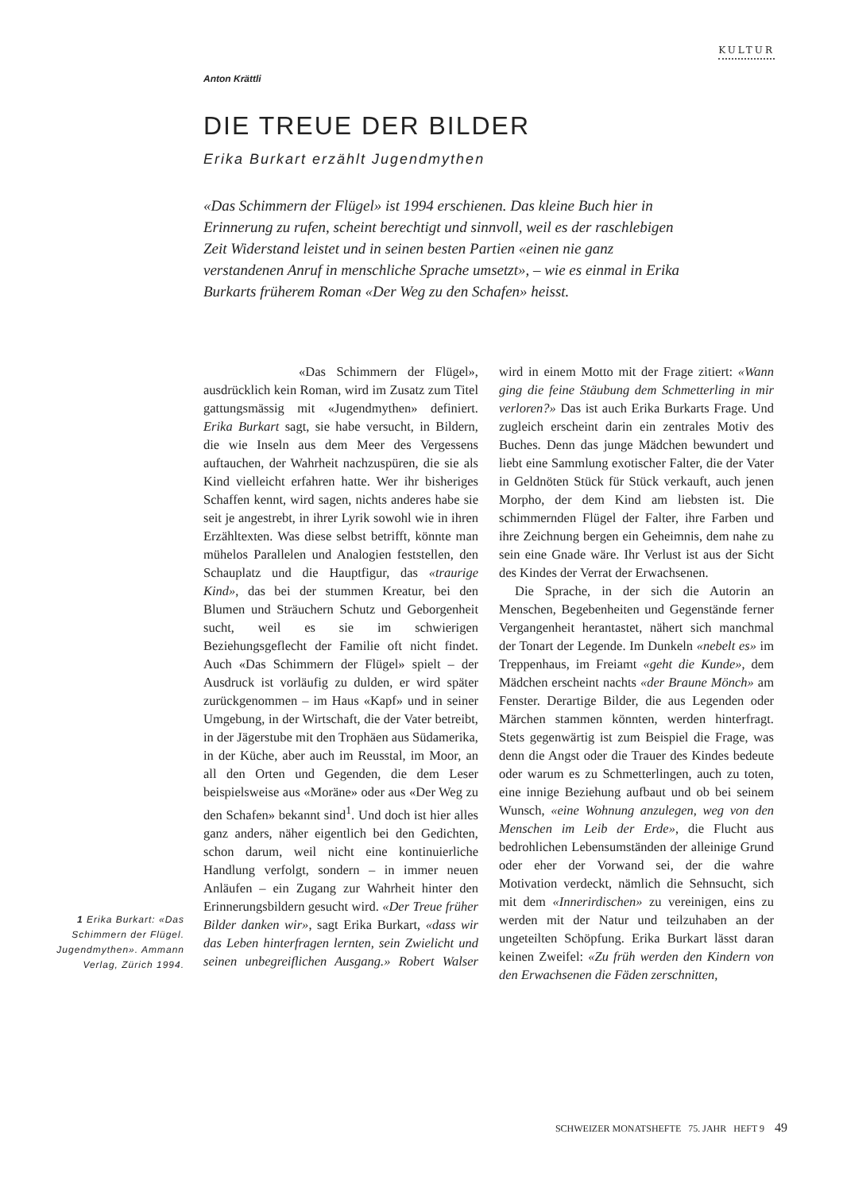KULTUR
Anton Krättli
DIE TREUE DER BILDER
Erika Burkart erzählt Jugendmythen
«Das Schimmern der Flügel» ist 1994 erschienen. Das kleine Buch hier in Erinnerung zu rufen, scheint berechtigt und sinnvoll, weil es der raschlebigen Zeit Widerstand leistet und in seinen besten Partien «einen nie ganz verstandenen Anruf in menschliche Sprache umsetzt», – wie es einmal in Erika Burkarts früherem Roman «Der Weg zu den Schafen» heisst.
«Das Schimmern der Flügel», ausdrücklich kein Roman, wird im Zusatz zum Titel gattungsmässig mit «Jugendmythen» definiert. Erika Burkart sagt, sie habe versucht, in Bildern, die wie Inseln aus dem Meer des Vergessens auftauchen, der Wahrheit nachzuspüren, die sie als Kind vielleicht erfahren hatte. Wer ihr bisheriges Schaffen kennt, wird sagen, nichts anderes habe sie seit je angestrebt, in ihrer Lyrik sowohl wie in ihren Erzähltexten. Was diese selbst betrifft, könnte man mühelos Parallelen und Analogien feststellen, den Schauplatz und die Hauptfigur, das «traurige Kind», das bei der stummen Kreatur, bei den Blumen und Sträuchern Schutz und Geborgenheit sucht, weil es sie im schwierigen Beziehungsgeflecht der Familie oft nicht findet. Auch «Das Schimmern der Flügel» spielt – der Ausdruck ist vorläufig zu dulden, er wird später zurückgenommen – im Haus «Kapf» und in seiner Umgebung, in der Wirtschaft, die der Vater betreibt, in der Jägerstube mit den Trophäen aus Südamerika, in der Küche, aber auch im Reusstal, im Moor, an all den Orten und Gegenden, die dem Leser beispielsweise aus «Moräne» oder aus «Der Weg zu den Schafen» bekannt sind<sup>1</sup>. Und doch ist hier alles ganz anders, näher eigentlich bei den Gedichten, schon darum, weil nicht eine kontinuierliche Handlung verfolgt, sondern – in immer neuen Anläufen – ein Zugang zur Wahrheit hinter den Erinnerungsbildern gesucht wird. «Der Treue früher Bilder danken wir», sagt Erika Burkart, «dass wir das Leben hinterfragen lernten, sein Zwielicht und seinen unbegreiflichen Ausgang.» Robert Walser wird in einem Motto mit der Frage zitiert: «Wann ging die feine Stäubung dem Schmetterling in mir verloren?» Das ist auch Erika Burkarts Frage. Und zugleich erscheint darin ein zentrales Motiv des Buches. Denn das junge Mädchen bewundert und liebt eine Sammlung exotischer Falter, die der Vater in Geldnöten Stück für Stück verkauft, auch jenen Morpho, der dem Kind am liebsten ist. Die schimmernden Flügel der Falter, ihre Farben und ihre Zeichnung bergen ein Geheimnis, dem nahe zu sein eine Gnade wäre. Ihr Verlust ist aus der Sicht des Kindes der Verrat der Erwachsenen.
Die Sprache, in der sich die Autorin an Menschen, Begebenheiten und Gegenstände ferner Vergangenheit herantastet, nähert sich manchmal der Tonart der Legende. Im Dunkeln «nebelt es» im Treppenhaus, im Freiamt «geht die Kunde», dem Mädchen erscheint nachts «der Braune Mönch» am Fenster. Derartige Bilder, die aus Legenden oder Märchen stammen könnten, werden hinterfragt. Stets gegenwärtig ist zum Beispiel die Frage, was denn die Angst oder die Trauer des Kindes bedeute oder warum es zu Schmetterlingen, auch zu toten, eine innige Beziehung aufbaut und ob bei seinem Wunsch, «eine Wohnung anzulegen, weg von den Menschen im Leib der Erde», die Flucht aus bedrohlichen Lebensumständen der alleinige Grund oder eher der Vorwand sei, der die wahre Motivation verdeckt, nämlich die Sehnsucht, sich mit dem «Innerirdischen» zu vereinigen, eins zu werden mit der Natur und teilzuhaben an der ungeteilten Schöpfung. Erika Burkart lässt daran keinen Zweifel: «Zu früh werden den Kindern von den Erwachsenen die Fäden zerschnitten,
1 Erika Burkart: «Das Schimmern der Flügel. Jugendmythen». Ammann Verlag, Zürich 1994.
SCHWEIZER MONATSHEFTE 75. JAHR HEFT 9 49